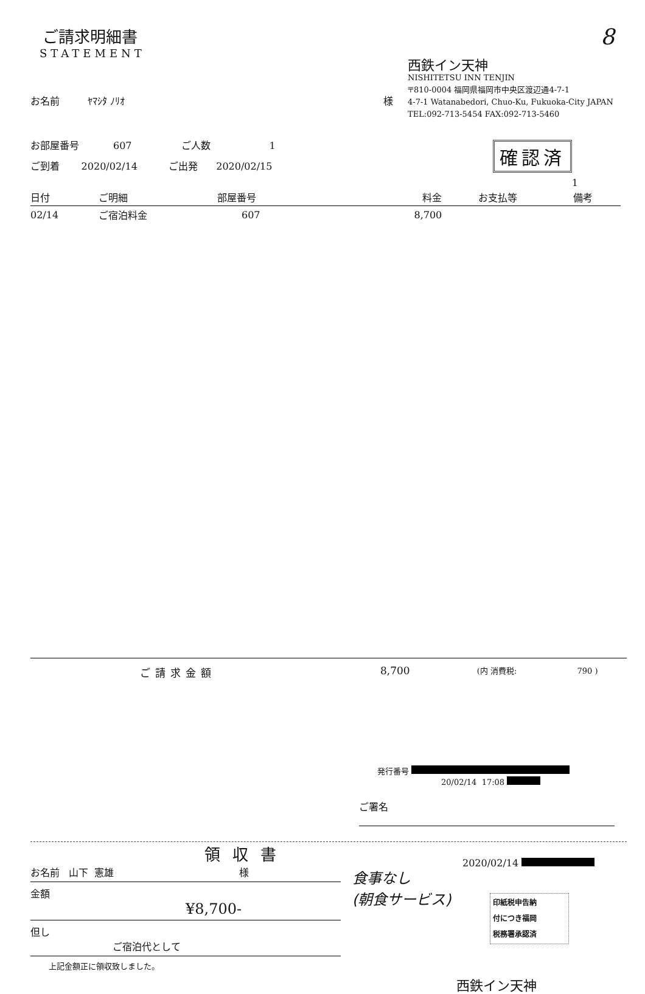ご請求明細書
STATEMENT
8
お名前 ﾔﾏｼﾀ ﾉﾘｵ 様
西鉄イン天神
NISHITETSU INN TENJIN
〒810-0004 福岡県福岡市中央区渡辺通4-7-1
4-7-1 Watanabedori, Chuo-Ku, Fukuoka-City JAPAN
TEL:092-713-5454 FAX:092-713-5460
お部屋番号 607 ご人数 1
ご到着 2020/02/14 ご出発 2020/02/15
確認済
1
| 日付 | ご明細 | 部屋番号 | 料金 | お支払等 | 備考 |
| --- | --- | --- | --- | --- | --- |
| 02/14 | ご宿泊料金 | 607 | 8,700 | | |
ご請求金額 8,700 (内 消費税: 790 )
発行番号
20/02/14 17:08
ご署名
領収書
お名前 山下 憲雄 様
金額
¥8,700-
但し
ご宿泊代として
上記金額正に領収致しました。
食事なし
(朝食サービス)
2020/02/14
印紙税申告納
付につき福岡
税務署承認済
西鉄イン天神